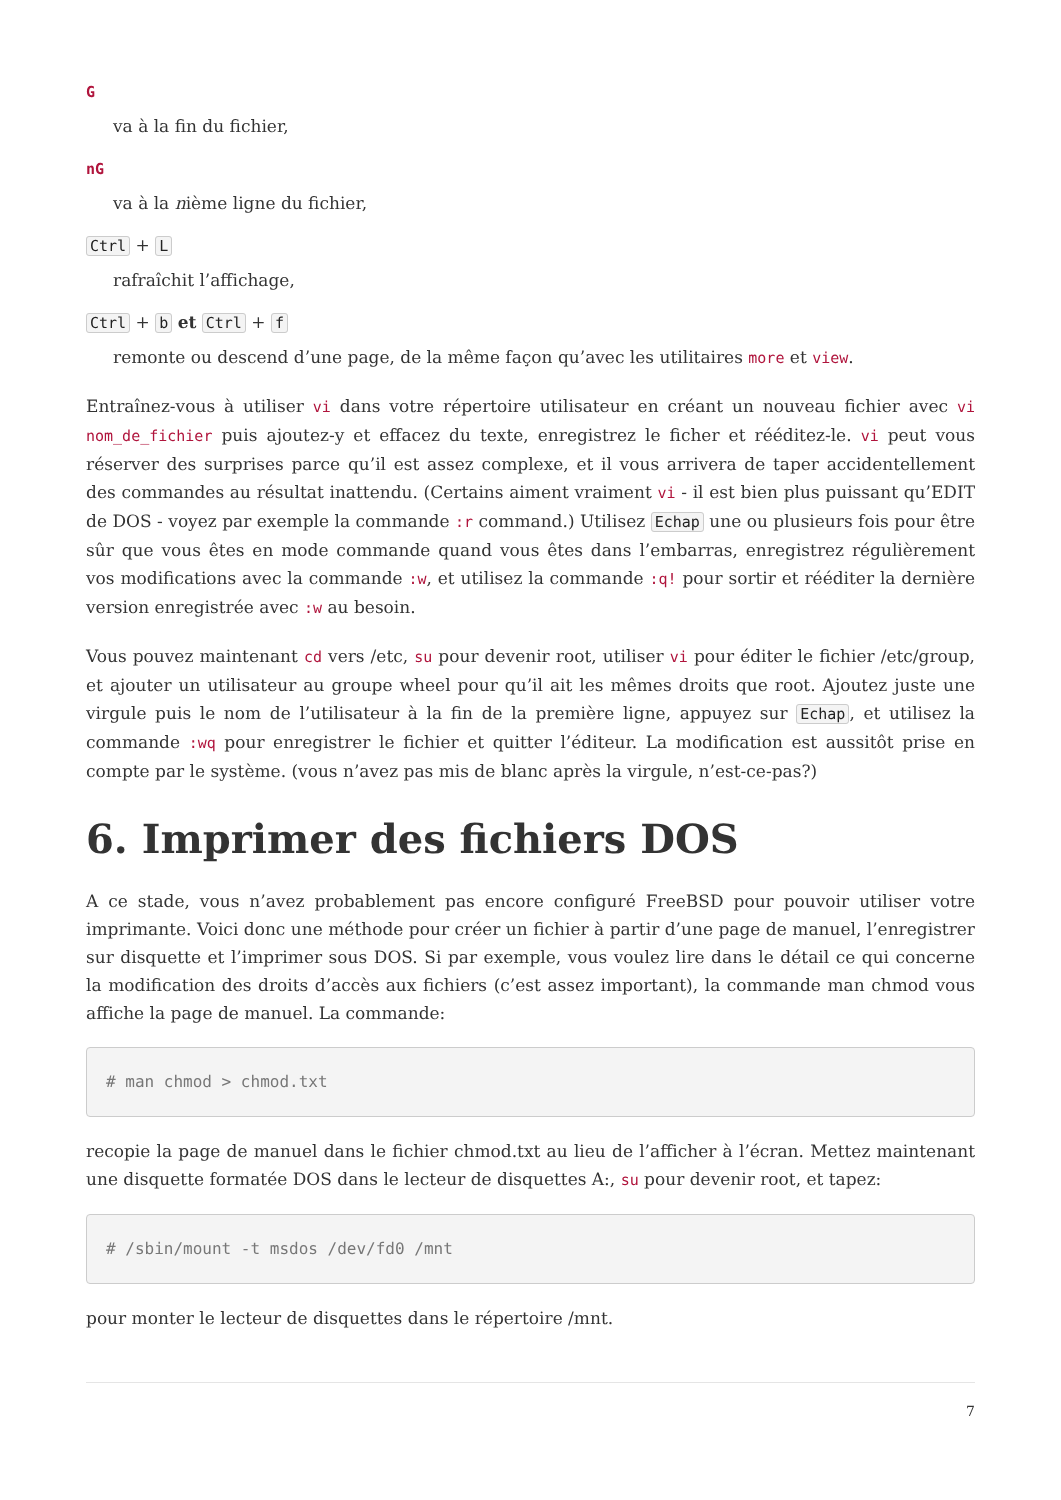G
va à la fin du fichier,
nG
va à la nième ligne du fichier,
Ctrl + L
rafraîchit l’affichage,
Ctrl + b et Ctrl + f
remonte ou descend d’une page, de la même façon qu’avec les utilitaires more et view.
Entraînez-vous à utiliser vi dans votre répertoire utilisateur en créant un nouveau fichier avec vi nom_de_fichier puis ajoutez-y et effacez du texte, enregistrez le ficher et rééditez-le. vi peut vous réserver des surprises parce qu’il est assez complexe, et il vous arrivera de taper accidentellement des commandes au résultat inattendu. (Certains aiment vraiment vi - il est bien plus puissant qu’EDIT de DOS - voyez par exemple la commande :r command.) Utilisez Echap une ou plusieurs fois pour être sûr que vous êtes en mode commande quand vous êtes dans l’embarras, enregistrez régulièrement vos modifications avec la commande :w, et utilisez la commande :q! pour sortir et rééditer la dernière version enregistrée avec :w au besoin.
Vous pouvez maintenant cd vers /etc, su pour devenir root, utiliser vi pour éditer le fichier /etc/group, et ajouter un utilisateur au groupe wheel pour qu’il ait les mêmes droits que root. Ajoutez juste une virgule puis le nom de l’utilisateur à la fin de la première ligne, appuyez sur Echap, et utilisez la commande :wq pour enregistrer le fichier et quitter l’éditeur. La modification est aussitôt prise en compte par le système. (vous n’avez pas mis de blanc après la virgule, n’est-ce-pas?)
6. Imprimer des fichiers DOS
A ce stade, vous n’avez probablement pas encore configuré FreeBSD pour pouvoir utiliser votre imprimante. Voici donc une méthode pour créer un fichier à partir d’une page de manuel, l’enregistrer sur disquette et l’imprimer sous DOS. Si par exemple, vous voulez lire dans le détail ce qui concerne la modification des droits d’accès aux fichiers (c’est assez important), la commande man chmod vous affiche la page de manuel. La commande:
# man chmod > chmod.txt
recopie la page de manuel dans le fichier chmod.txt au lieu de l’afficher à l’écran. Mettez maintenant une disquette formatée DOS dans le lecteur de disquettes A:, su pour devenir root, et tapez:
# /sbin/mount -t msdos /dev/fd0 /mnt
pour monter le lecteur de disquettes dans le répertoire /mnt.
7